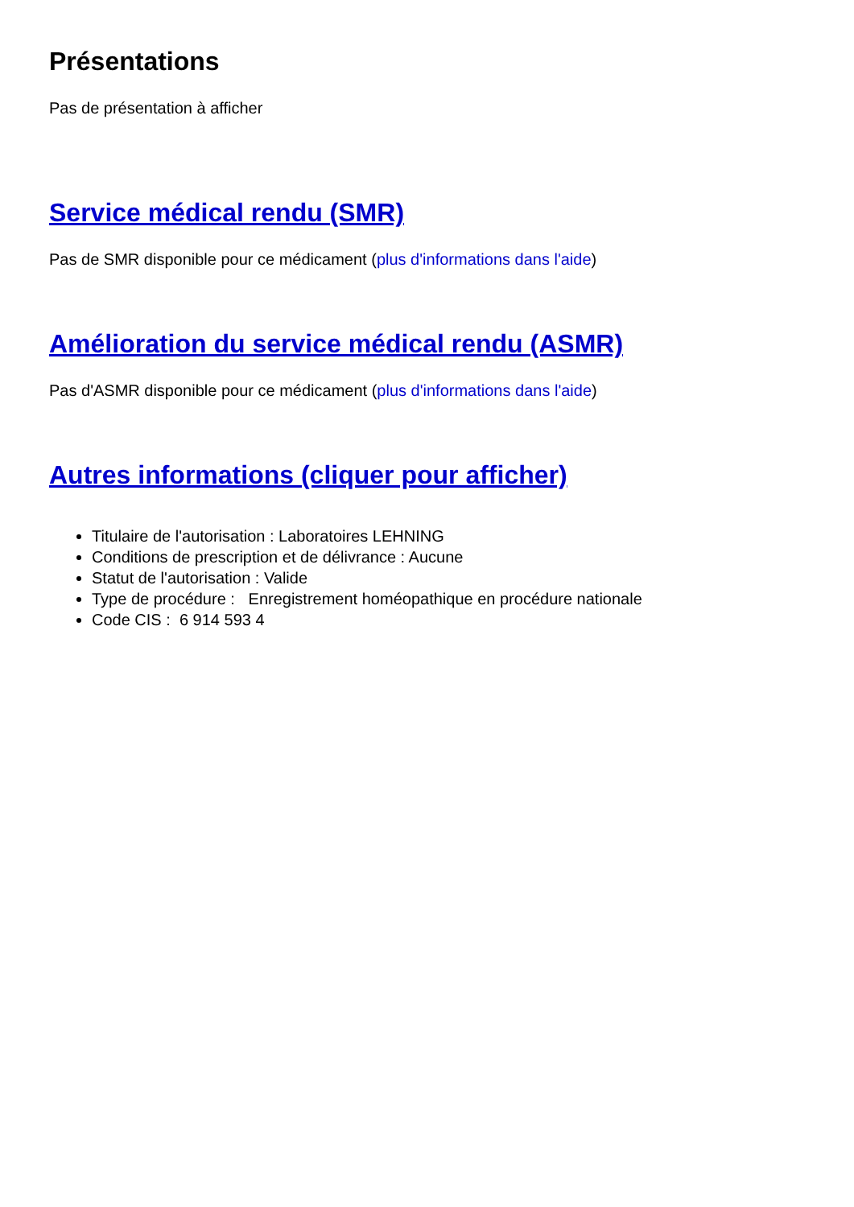Présentations
Pas de présentation à afficher
Service médical rendu (SMR)
Pas de SMR disponible pour ce médicament (plus d'informations dans l'aide)
Amélioration du service médical rendu (ASMR)
Pas d'ASMR disponible pour ce médicament (plus d'informations dans l'aide)
Autres informations (cliquer pour afficher)
Titulaire de l'autorisation : Laboratoires LEHNING
Conditions de prescription et de délivrance : Aucune
Statut de l'autorisation : Valide
Type de procédure : Enregistrement homéopathique en procédure nationale
Code CIS : 6 914 593 4